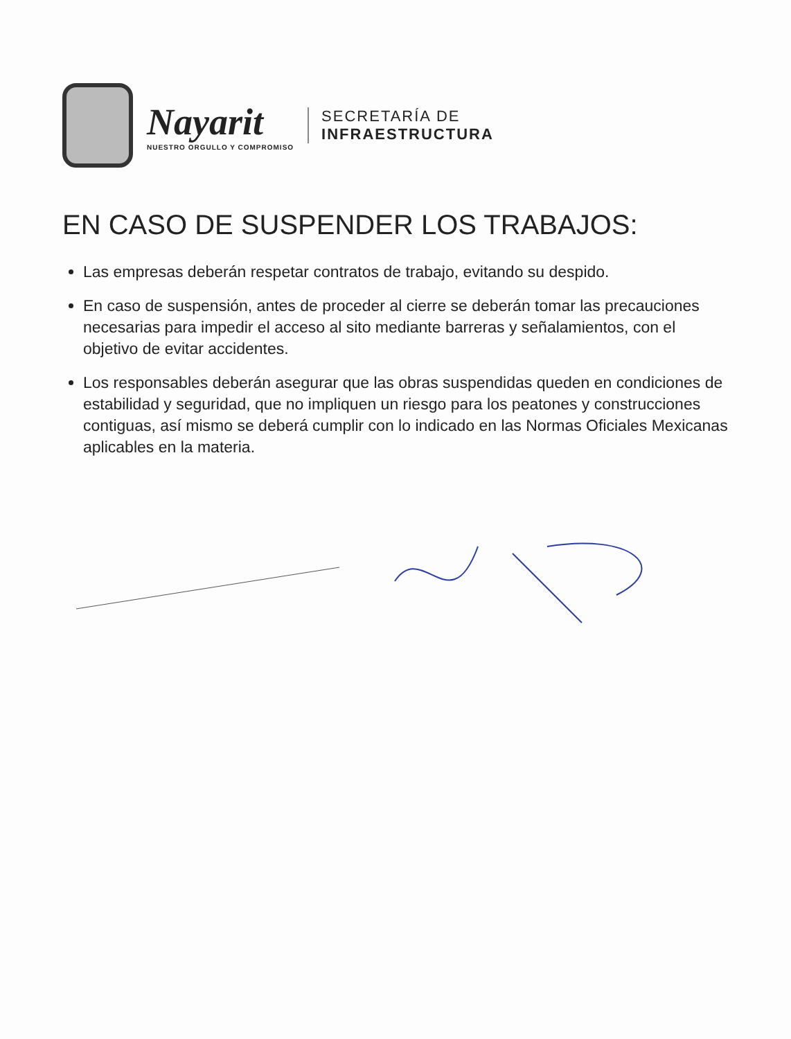Nayarit
NUESTRO ORGULLO Y COMPROMISO
SECRETARÍA DE
INFRAESTRUCTURA
EN CASO DE SUSPENDER LOS TRABAJOS:
Las empresas deberán respetar contratos de trabajo, evitando su despido.
En caso de suspensión, antes de proceder al cierre se deberán tomar las precauciones necesarias para impedir el acceso al sito mediante barreras y señalamientos, con el objetivo de evitar accidentes.
Los responsables deberán asegurar que las obras suspendidas queden en condiciones de estabilidad y seguridad, que no impliquen un riesgo para los peatones y construcciones contiguas, así mismo se deberá cumplir con lo indicado en las Normas Oficiales Mexicanas aplicables en la materia.